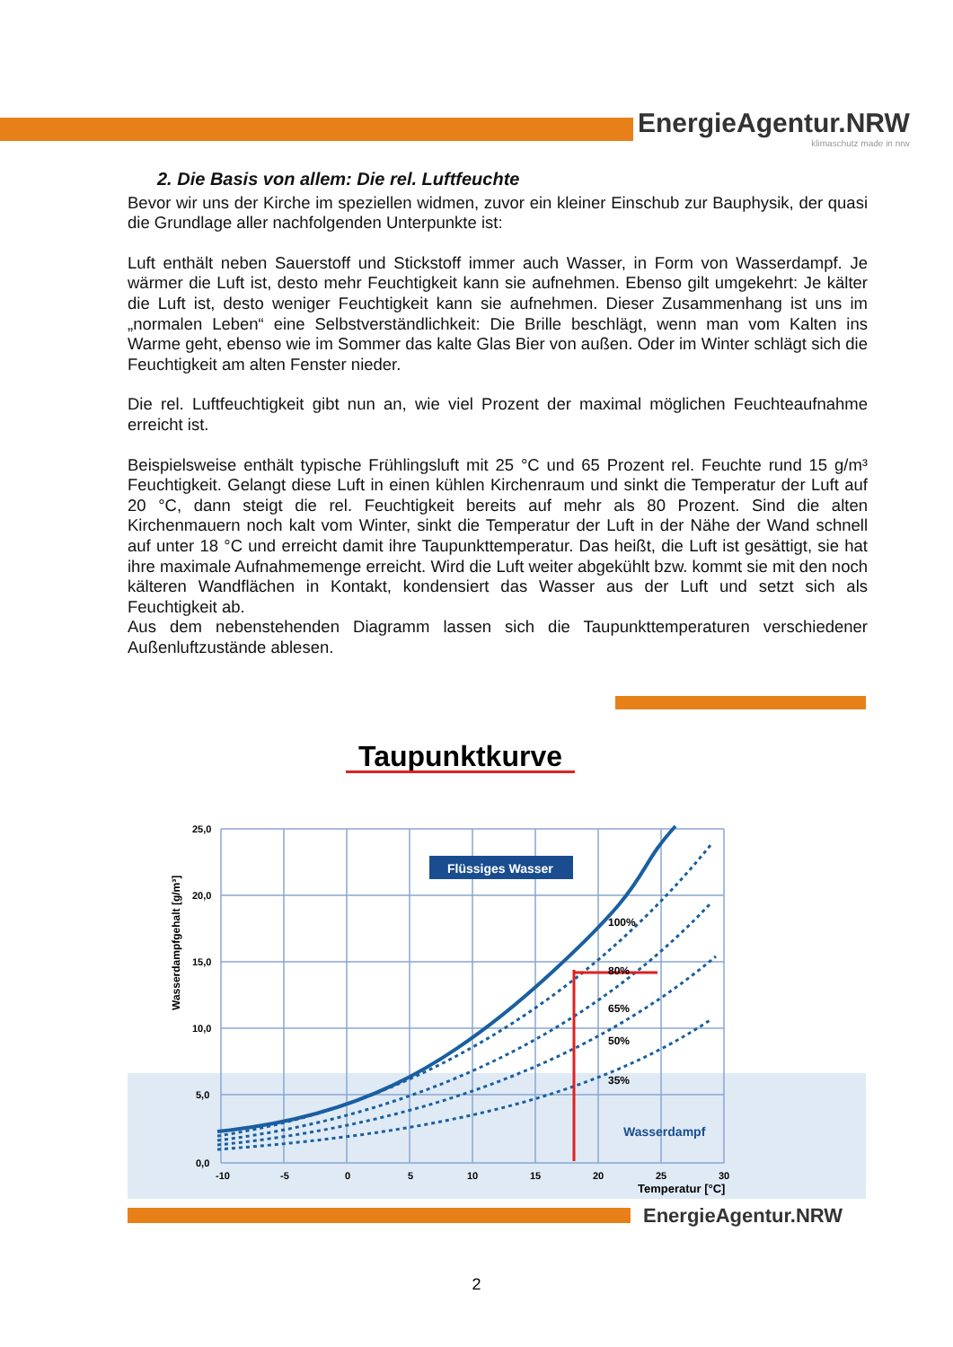EnergieAgentur.NRW
klimaschutz made in nrw
2. Die Basis von allem: Die rel. Luftfeuchte
Bevor wir uns der Kirche im speziellen widmen, zuvor ein kleiner Einschub zur Bauphysik, der quasi die Grundlage aller nachfolgenden Unterpunkte ist:
Luft enthält neben Sauerstoff und Stickstoff immer auch Wasser, in Form von Wasserdampf. Je wärmer die Luft ist, desto mehr Feuchtigkeit kann sie aufnehmen. Ebenso gilt umgekehrt: Je kälter die Luft ist, desto weniger Feuchtigkeit kann sie aufnehmen. Dieser Zusammenhang ist uns im „normalen Leben“ eine Selbstverständlichkeit: Die Brille beschlägt, wenn man vom Kalten ins Warme geht, ebenso wie im Sommer das kalte Glas Bier von außen. Oder im Winter schlägt sich die Feuchtigkeit am alten Fenster nieder.
Die rel. Luftfeuchtigkeit gibt nun an, wie viel Prozent der maximal möglichen Feuchteaufnahme erreicht ist.
Beispielsweise enthält typische Frühlingsluft mit 25 °C und 65 Prozent rel. Feuchte rund 15 g/m³ Feuchtigkeit. Gelangt diese Luft in einen kühlen Kirchenraum und sinkt die Temperatur der Luft auf 20 °C, dann steigt die rel. Feuchtigkeit bereits auf mehr als 80 Prozent. Sind die alten Kirchenmauern noch kalt vom Winter, sinkt die Temperatur der Luft in der Nähe der Wand schnell auf unter 18 °C und erreicht damit ihre Taupunkttemperatur. Das heißt, die Luft ist gesättigt, sie hat ihre maximale Aufnahmemenge erreicht. Wird die Luft weiter abgekühlt bzw. kommt sie mit den noch kälteren Wandflächen in Kontakt, kondensiert das Wasser aus der Luft und setzt sich als Feuchtigkeit ab.
Aus dem nebenstehenden Diagramm lassen sich die Taupunkttemperaturen verschiedener Außenluftzustände ablesen.
Taupunktkurve
Flüssiges Wasser
100%
80%
65%
50%
35%
Wasserdampf
25,0
20,0
15,0
10,0
5,0
0,0
-10
-5
0
5
10
15
20
25
30
Temperatur [°C]
Wasserdampfgehalt [g/m³]
EnergieAgentur.NRW
2